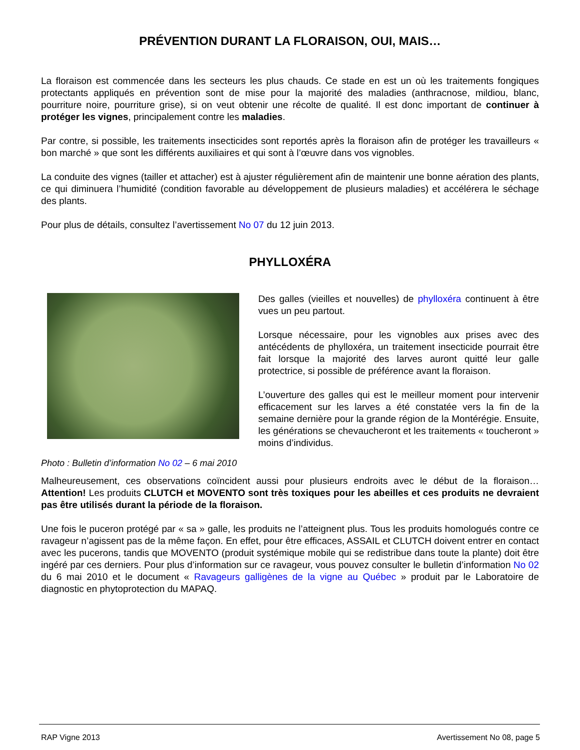PRÉVENTION DURANT LA FLORAISON, OUI, MAIS…
La floraison est commencée dans les secteurs les plus chauds. Ce stade en est un où les traitements fongiques protectants appliqués en prévention sont de mise pour la majorité des maladies (anthracnose, mildiou, blanc, pourriture noire, pourriture grise), si on veut obtenir une récolte de qualité. Il est donc important de continuer à protéger les vignes, principalement contre les maladies.
Par contre, si possible, les traitements insecticides sont reportés après la floraison afin de protéger les travailleurs « bon marché » que sont les différents auxiliaires et qui sont à l’œuvre dans vos vignobles.
La conduite des vignes (tailler et attacher) est à ajuster régulièrement afin de maintenir une bonne aération des plants, ce qui diminuera l’humidité (condition favorable au développement de plusieurs maladies) et accélérera le séchage des plants.
Pour plus de détails, consultez l’avertissement No 07 du 12 juin 2013.
PHYLLOXÉRA
Photo : Bulletin d’information No 02 – 6 mai 2010
Des galles (vieilles et nouvelles) de phylloxéra continuent à être vues un peu partout.
Lorsque nécessaire, pour les vignobles aux prises avec des antécédents de phylloxéra, un traitement insecticide pourrait être fait lorsque la majorité des larves auront quitté leur galle protectrice, si possible de préférence avant la floraison.
L’ouverture des galles qui est le meilleur moment pour intervenir efficacement sur les larves a été constatée vers la fin de la semaine dernière pour la grande région de la Montérégie. Ensuite, les générations se chevaucheront et les traitements « toucheront » moins d’individus.
Malheureusement, ces observations coïncident aussi pour plusieurs endroits avec le début de la floraison… Attention! Les produits CLUTCH et MOVENTO sont très toxiques pour les abeilles et ces produits ne devraient pas être utilisés durant la période de la floraison.
Une fois le puceron protégé par « sa » galle, les produits ne l’atteignent plus. Tous les produits homologués contre ce ravageur n’agissent pas de la même façon. En effet, pour être efficaces, ASSAIL et CLUTCH doivent entrer en contact avec les pucerons, tandis que MOVENTO (produit systémique mobile qui se redistribue dans toute la plante) doit être ingéré par ces derniers. Pour plus d’information sur ce ravageur, vous pouvez consulter le bulletin d’information No 02 du 6 mai 2010 et le document « Ravageurs galligènes de la vigne au Québec » produit par le Laboratoire de diagnostic en phytoprotection du MAPAQ.
RAP Vigne 2013 Avertissement No 08, page 5